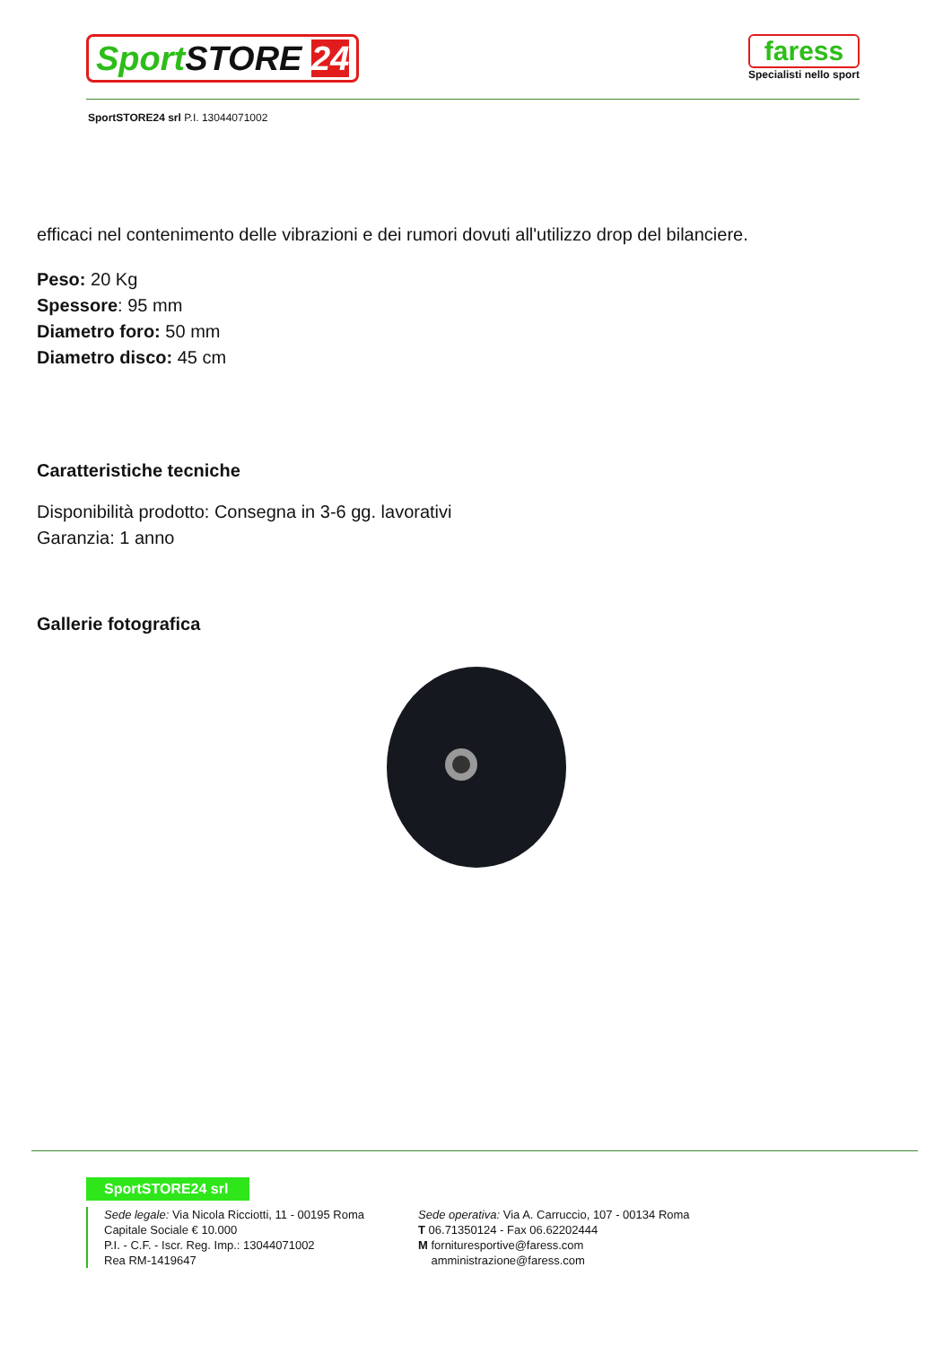Sport STORE 24
faress
Specialisti nello sport
SportSTORE24 srl P.I. 13044071002
efficaci nel contenimento delle vibrazioni e dei rumori dovuti all'utilizzo drop del bilanciere.
Peso: 20 Kg
Spessore: 95 mm
Diametro foro: 50 mm
Diametro disco: 45 cm
Caratteristiche tecniche
Disponibilità prodotto: Consegna in 3-6 gg. lavorativi
Garanzia: 1 anno
Gallerie fotografica
SportSTORE24 srl
Sede legale: Via Nicola Ricciotti, 11 - 00195 Roma
Capitale Sociale € 10.000
P.I. - C.F. - Iscr. Reg. Imp.: 13044071002
Rea RM-1419647
Sede operativa: Via A. Carruccio, 107 - 00134 Roma
T 06.71350124 - Fax 06.62202444
M fornituresportive@faress.com
amministrazione@faress.com